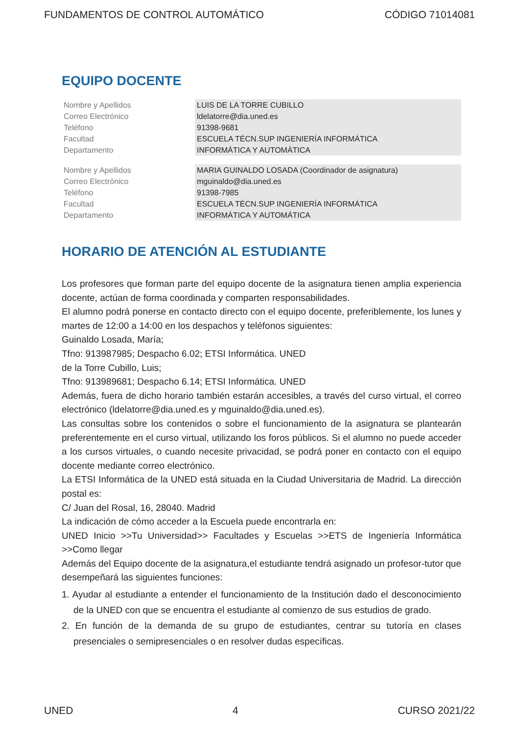FUNDAMENTOS DE CONTROL AUTOMÁTICO CÓDIGO 71014081
EQUIPO DOCENTE
| Nombre y Apellidos | LUIS DE LA TORRE CUBILLO |
| Correo Electrónico | ldelatorre@dia.uned.es |
| Teléfono | 91398-9681 |
| Facultad | ESCUELA TÉCN.SUP INGENIERÍA INFORMÁTICA |
| Departamento | INFORMÁTICA Y AUTOMÁTICA |
| Nombre y Apellidos | MARIA GUINALDO LOSADA (Coordinador de asignatura) |
| Correo Electrónico | mguinaldo@dia.uned.es |
| Teléfono | 91398-7985 |
| Facultad | ESCUELA TÉCN.SUP INGENIERÍA INFORMÁTICA |
| Departamento | INFORMÁTICA Y AUTOMÁTICA |
HORARIO DE ATENCIÓN AL ESTUDIANTE
Los profesores que forman parte del equipo docente de la asignatura tienen amplia experiencia docente, actúan de forma coordinada y comparten responsabilidades.
El alumno podrá ponerse en contacto directo con el equipo docente, preferiblemente, los lunes y martes de 12:00 a 14:00 en los despachos y teléfonos siguientes:
Guinaldo Losada, María;
Tfno: 913987985; Despacho 6.02; ETSI Informática. UNED
de la Torre Cubillo, Luis;
Tfno: 913989681; Despacho 6.14; ETSI Informática. UNED
Además, fuera de dicho horario también estarán accesibles, a través del curso virtual, el correo electrónico (ldelatorre@dia.uned.es y mguinaldo@dia.uned.es).
Las consultas sobre los contenidos o sobre el funcionamiento de la asignatura se plantearán preferentemente en el curso virtual, utilizando los foros públicos. Si el alumno no puede acceder a los cursos virtuales, o cuando necesite privacidad, se podrá poner en contacto con el equipo docente mediante correo electrónico.
La ETSI Informática de la UNED está situada en la Ciudad Universitaria de Madrid. La dirección postal es:
C/ Juan del Rosal, 16, 28040. Madrid
La indicación de cómo acceder a la Escuela puede encontrarla en:
UNED Inicio >>Tu Universidad>> Facultades y Escuelas >>ETS de Ingeniería Informática >>Como llegar
Además del Equipo docente de la asignatura,el estudiante tendrá asignado un profesor-tutor que desempeñará las siguientes funciones:
1. Ayudar al estudiante a entender el funcionamiento de la Institución dado el desconocimiento de la UNED con que se encuentra el estudiante al comienzo de sus estudios de grado.
2. En función de la demanda de su grupo de estudiantes, centrar su tutoría en clases presenciales o semipresenciales o en resolver dudas específicas.
UNED 4 CURSO 2021/22